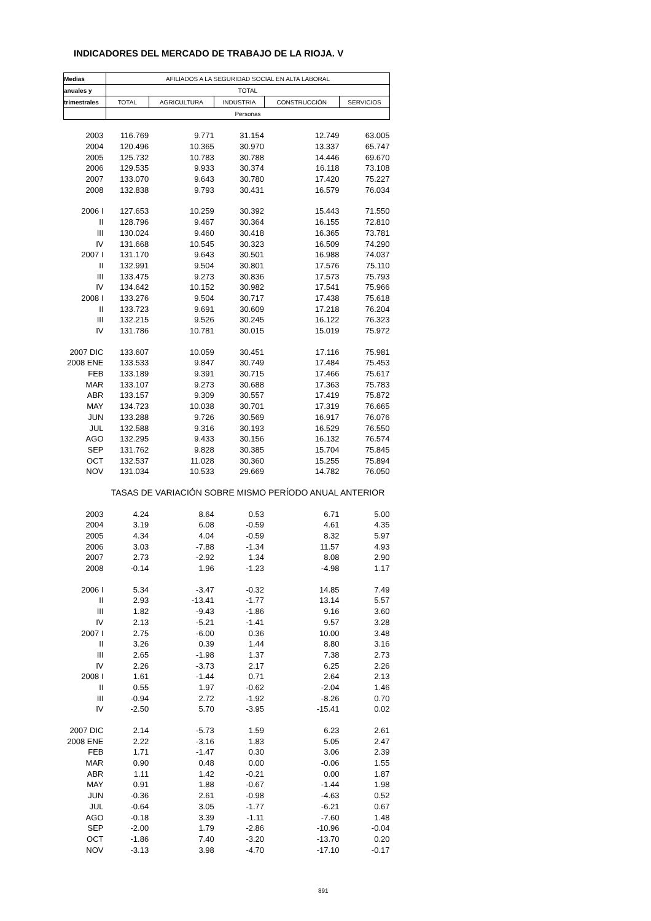INDICADORES DEL MERCADO DE TRABAJO DE LA RIOJA. V
| Medias | AFILIADOS A LA SEGURIDAD SOCIAL EN ALTA LABORAL | | | | |
| --- | --- | --- | --- | --- | --- |
| anuales y | TOTAL | | | | |
| trimestrales | TOTAL | AGRICULTURA | INDUSTRIA | CONSTRUCCIÓN | SERVICIOS |
| | Personas | | | | |
| 2003 | 116.769 | 9.771 | 31.154 | 12.749 | 63.005 |
| 2004 | 120.496 | 10.365 | 30.970 | 13.337 | 65.747 |
| 2005 | 125.732 | 10.783 | 30.788 | 14.446 | 69.670 |
| 2006 | 129.535 | 9.933 | 30.374 | 16.118 | 73.108 |
| 2007 | 133.070 | 9.643 | 30.780 | 17.420 | 75.227 |
| 2008 | 132.838 | 9.793 | 30.431 | 16.579 | 76.034 |
| 2006 I | 127.653 | 10.259 | 30.392 | 15.443 | 71.550 |
| II | 128.796 | 9.467 | 30.364 | 16.155 | 72.810 |
| III | 130.024 | 9.460 | 30.418 | 16.365 | 73.781 |
| IV | 131.668 | 10.545 | 30.323 | 16.509 | 74.290 |
| 2007 I | 131.170 | 9.643 | 30.501 | 16.988 | 74.037 |
| II | 132.991 | 9.504 | 30.801 | 17.576 | 75.110 |
| III | 133.475 | 9.273 | 30.836 | 17.573 | 75.793 |
| IV | 134.642 | 10.152 | 30.982 | 17.541 | 75.966 |
| 2008 I | 133.276 | 9.504 | 30.717 | 17.438 | 75.618 |
| II | 133.723 | 9.691 | 30.609 | 17.218 | 76.204 |
| III | 132.215 | 9.526 | 30.245 | 16.122 | 76.323 |
| IV | 131.786 | 10.781 | 30.015 | 15.019 | 75.972 |
| 2007 DIC | 133.607 | 10.059 | 30.451 | 17.116 | 75.981 |
| 2008 ENE | 133.533 | 9.847 | 30.749 | 17.484 | 75.453 |
| FEB | 133.189 | 9.391 | 30.715 | 17.466 | 75.617 |
| MAR | 133.107 | 9.273 | 30.688 | 17.363 | 75.783 |
| ABR | 133.157 | 9.309 | 30.557 | 17.419 | 75.872 |
| MAY | 134.723 | 10.038 | 30.701 | 17.319 | 76.665 |
| JUN | 133.288 | 9.726 | 30.569 | 16.917 | 76.076 |
| JUL | 132.588 | 9.316 | 30.193 | 16.529 | 76.550 |
| AGO | 132.295 | 9.433 | 30.156 | 16.132 | 76.574 |
| SEP | 131.762 | 9.828 | 30.385 | 15.704 | 75.845 |
| OCT | 132.537 | 11.028 | 30.360 | 15.255 | 75.894 |
| NOV | 131.034 | 10.533 | 29.669 | 14.782 | 76.050 |
| | TASAS DE VARIACIÓN SOBRE MISMO PERÍODO ANUAL ANTERIOR | | | | |
| 2003 | 4.24 | 8.64 | 0.53 | 6.71 | 5.00 |
| 2004 | 3.19 | 6.08 | -0.59 | 4.61 | 4.35 |
| 2005 | 4.34 | 4.04 | -0.59 | 8.32 | 5.97 |
| 2006 | 3.03 | -7.88 | -1.34 | 11.57 | 4.93 |
| 2007 | 2.73 | -2.92 | 1.34 | 8.08 | 2.90 |
| 2008 | -0.14 | 1.96 | -1.23 | -4.98 | 1.17 |
| 2006 I | 5.34 | -3.47 | -0.32 | 14.85 | 7.49 |
| II | 2.93 | -13.41 | -1.77 | 13.14 | 5.57 |
| III | 1.82 | -9.43 | -1.86 | 9.16 | 3.60 |
| IV | 2.13 | -5.21 | -1.41 | 9.57 | 3.28 |
| 2007 I | 2.75 | -6.00 | 0.36 | 10.00 | 3.48 |
| II | 3.26 | 0.39 | 1.44 | 8.80 | 3.16 |
| III | 2.65 | -1.98 | 1.37 | 7.38 | 2.73 |
| IV | 2.26 | -3.73 | 2.17 | 6.25 | 2.26 |
| 2008 I | 1.61 | -1.44 | 0.71 | 2.64 | 2.13 |
| II | 0.55 | 1.97 | -0.62 | -2.04 | 1.46 |
| III | -0.94 | 2.72 | -1.92 | -8.26 | 0.70 |
| IV | -2.50 | 5.70 | -3.95 | -15.41 | 0.02 |
| 2007 DIC | 2.14 | -5.73 | 1.59 | 6.23 | 2.61 |
| 2008 ENE | 2.22 | -3.16 | 1.83 | 5.05 | 2.47 |
| FEB | 1.71 | -1.47 | 0.30 | 3.06 | 2.39 |
| MAR | 0.90 | 0.48 | 0.00 | -0.06 | 1.55 |
| ABR | 1.11 | 1.42 | -0.21 | 0.00 | 1.87 |
| MAY | 0.91 | 1.88 | -0.67 | -1.44 | 1.98 |
| JUN | -0.36 | 2.61 | -0.98 | -4.63 | 0.52 |
| JUL | -0.64 | 3.05 | -1.77 | -6.21 | 0.67 |
| AGO | -0.18 | 3.39 | -1.11 | -7.60 | 1.48 |
| SEP | -2.00 | 1.79 | -2.86 | -10.96 | -0.04 |
| OCT | -1.86 | 7.40 | -3.20 | -13.70 | 0.20 |
| NOV | -3.13 | 3.98 | -4.70 | -17.10 | -0.17 |
891